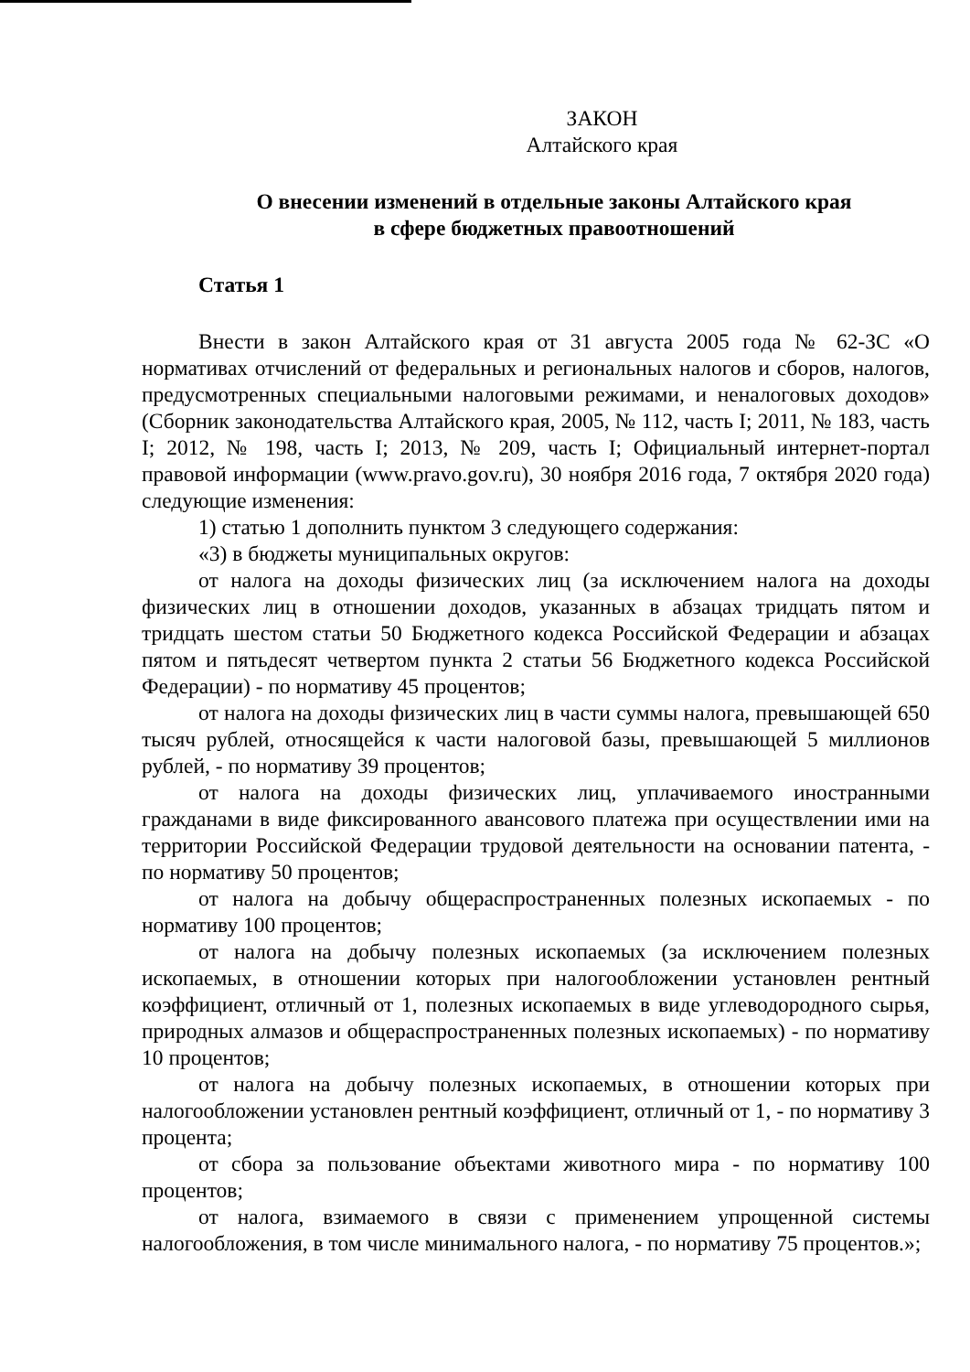ЗАКОН
Алтайского края
О внесении изменений в отдельные законы Алтайского края
в сфере бюджетных правоотношений
Статья 1
Внести в закон Алтайского края от 31 августа 2005 года № 62-ЗС «О нормативах отчислений от федеральных и региональных налогов и сборов, налогов, предусмотренных специальными налоговыми режимами, и неналоговых доходов» (Сборник законодательства Алтайского края, 2005, № 112, часть I; 2011, № 183, часть I; 2012, № 198, часть I; 2013, № 209, часть I; Официальный интернет-портал правовой информации (www.pravo.gov.ru), 30 ноября 2016 года, 7 октября 2020 года) следующие изменения:
1) статью 1 дополнить пунктом 3 следующего содержания:
«3) в бюджеты муниципальных округов:
от налога на доходы физических лиц (за исключением налога на доходы физических лиц в отношении доходов, указанных в абзацах тридцать пятом и тридцать шестом статьи 50 Бюджетного кодекса Российской Федерации и абзацах пятом и пятьдесят четвертом пункта 2 статьи 56 Бюджетного кодекса Российской Федерации) - по нормативу 45 процентов;
от налога на доходы физических лиц в части суммы налога, превышающей 650 тысяч рублей, относящейся к части налоговой базы, превышающей 5 миллионов рублей, - по нормативу 39 процентов;
от налога на доходы физических лиц, уплачиваемого иностранными гражданами в виде фиксированного авансового платежа при осуществлении ими на территории Российской Федерации трудовой деятельности на основании патента, - по нормативу 50 процентов;
от налога на добычу общераспространенных полезных ископаемых - по нормативу 100 процентов;
от налога на добычу полезных ископаемых (за исключением полезных ископаемых, в отношении которых при налогообложении установлен рентный коэффициент, отличный от 1, полезных ископаемых в виде углеводородного сырья, природных алмазов и общераспространенных полезных ископаемых) - по нормативу 10 процентов;
от налога на добычу полезных ископаемых, в отношении которых при налогообложении установлен рентный коэффициент, отличный от 1, - по нормативу 3 процента;
от сбора за пользование объектами животного мира - по нормативу 100 процентов;
от налога, взимаемого в связи с применением упрощенной системы налогообложения, в том числе минимального налога, - по нормативу 75 процентов.»;